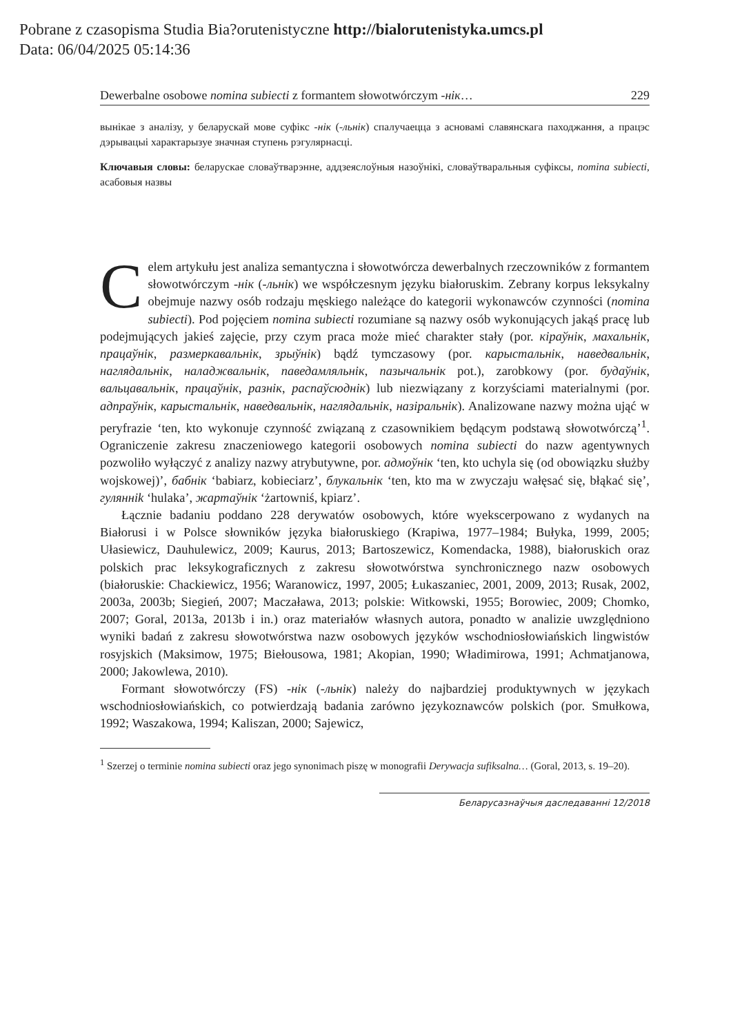Pobrane z czasopisma Studia Bia?orutenistyczne http://bialorutenistyka.umcs.pl
Data: 06/04/2025 05:14:36
Dewerbalne osobowe nomina subiecti z formantem słowotwórczym -нік… 229
вынікае з аналізу, у беларускай мове суфікс -нік (-льнік) спалучаецца з асновамі славянскага паходжання, а працэс дэрывацыі характарызуе значная ступень рэгулярнасці.
Ключавыя словы: беларускае словаўтварэнне, аддзеяслоўныя назоўнікі, словаўтваральныя суфіксы, nomina subiecti, асабовыя назвы
Celem artykułu jest analiza semantyczna i słowotwórcza dewerbalnych rzeczowników z formantem słowotwórczym -нік (-льнік) we współczesnym języku białoruskim. Zebrany korpus leksykalny obejmuje nazwy osób rodzaju męskiego należące do kategorii wykonawców czynności (nomina subiecti). Pod pojęciem nomina subiecti rozumiane są nazwy osób wykonujących jakąś pracę lub podejmujących jakieś zajęcie, przy czym praca może mieć charakter stały (por. кіраўнік, махальнік, працаўнік, размеркавальнік, зрыўнік) bądź tymczasowy (por. карыстальнік, наведвальнік, наглядальнік, наладжвальнік, паведамляльнік, пазычальнік pot.), zarobkowy (por. будаўнік, вальцавальнік, працаўнік, разнік, распаўсюднік) lub niezwiązany z korzyściami materialnymi (por. адпраўнік, карыстальнік, наведвальнік, наглядальнік, назіральнік). Analizowane nazwy można ująć w peryfrazie ‘ten, kto wykonuje czynność związaną z czasownikiem będącym podstawą słowotwórczą’<sup>1</sup>. Ograniczenie zakresu znaczeniowego kategorii osobowych nomina subiecti do nazw agentywnych pozwoliło wyłączyć z analizy nazwy atrybutywne, por. адмоўнік ‘ten, kto uchyla się (od obowiązku służby wojskowej)’, бабнік ‘babiarz, kobieciarz’, блукальнік ‘ten, kto ma w zwyczaju wałęsać się, błąkać się’, гулянніk ‘hulaka’, жартаўнік ‘żartowniś, kpiarz’.
Łącznie badaniu poddano 228 derywatów osobowych, które wyekscerpowano z wydanych na Białorusi i w Polsce słowników języka białoruskiego (Krapiwa, 1977–1984; Bułyka, 1999, 2005; Ułasiewicz, Dauhulewicz, 2009; Kaurus, 2013; Bartoszewicz, Komendacka, 1988), białoruskich oraz polskich prac leksykograficznych z zakresu słowotwórstwa synchronicznego nazw osobowych (białoruskie: Chackiewicz, 1956; Waranowicz, 1997, 2005; Łukaszaniec, 2001, 2009, 2013; Rusak, 2002, 2003a, 2003b; Siegień, 2007; Maczaława, 2013; polskie: Witkowski, 1955; Borowiec, 2009; Chomko, 2007; Goral, 2013a, 2013b i in.) oraz materiałów własnych autora, ponadto w analizie uwzględniono wyniki badań z zakresu słowotwórstwa nazw osobowych języków wschodniosłowiańskich lingwistów rosyjskich (Maksimow, 1975; Biełousowa, 1981; Akopian, 1990; Władimirowa, 1991; Achmatjanowa, 2000; Jakowlewa, 2010).
Formant słowotwórczy (FS) -нік (-льнік) należy do najbardziej produktywnych w językach wschodniosłowiańskich, co potwierdzają badania zarówno językoznawców polskich (por. Smułkowa, 1992; Waszakowa, 1994; Kaliszan, 2000; Sajewicz,
<sup>1</sup> Szerzej o terminie nomina subiecti oraz jego synonimach piszę w monografii Derywacja sufiksalna… (Goral, 2013, s. 19–20).
Беларусазнаўчыя даследаванні 12/2018